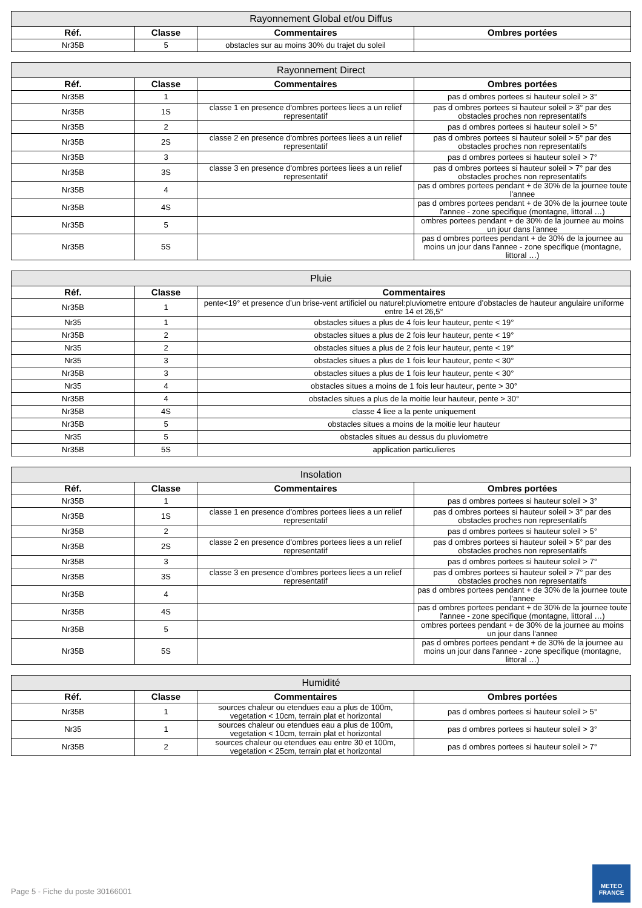| Rayonnement Global et/ou Diffus | | | |
| --- | --- | --- | --- |
| Réf. | Classe | Commentaires | Ombres portées |
| Nr35B | 5 | obstacles sur au moins 30% du trajet du soleil | |
| Rayonnement Direct | | | |
| --- | --- | --- | --- |
| Réf. | Classe | Commentaires | Ombres portées |
| Nr35B | 1 | | pas d ombres portees si hauteur soleil > 3° |
| Nr35B | 1S | classe 1 en presence d'ombres portees liees a un relief representatif | pas d ombres portees si hauteur soleil > 3° par des obstacles proches non representatifs |
| Nr35B | 2 | | pas d ombres portees si hauteur soleil > 5° |
| Nr35B | 2S | classe 2 en presence d'ombres portees liees a un relief representatif | pas d ombres portees si hauteur soleil > 5° par des obstacles proches non representatifs |
| Nr35B | 3 | | pas d ombres portees si hauteur soleil > 7° |
| Nr35B | 3S | classe 3 en presence d'ombres portees liees a un relief representatif | pas d ombres portees si hauteur soleil > 7° par des obstacles proches non representatifs |
| Nr35B | 4 | | pas d ombres portees pendant + de 30% de la journee toute l'annee |
| Nr35B | 4S | | pas d ombres portees pendant + de 30% de la journee toute l'annee - zone specifique (montagne, littoral …) |
| Nr35B | 5 | | ombres portees pendant + de 30% de la journee au moins un jour dans l'annee |
| Nr35B | 5S | | pas d ombres portees pendant + de 30% de la journee au moins un jour dans l'annee - zone specifique (montagne, littoral …) |
| Pluie | | |
| --- | --- | --- |
| Réf. | Classe | Commentaires |
| Nr35B | 1 | pente<19° et presence d’un brise-vent artificiel ou naturel:pluviometre entoure d’obstacles de hauteur angulaire uniforme entre 14 et 26,5° |
| Nr35 | 1 | obstacles situes a plus de 4 fois leur hauteur, pente < 19° |
| Nr35B | 2 | obstacles situes a plus de 2 fois leur hauteur, pente < 19° |
| Nr35 | 2 | obstacles situes a plus de 2 fois leur hauteur, pente < 19° |
| Nr35 | 3 | obstacles situes a plus de 1 fois leur hauteur, pente < 30° |
| Nr35B | 3 | obstacles situes a plus de 1 fois leur hauteur, pente < 30° |
| Nr35 | 4 | obstacles situes a moins de 1 fois leur hauteur, pente > 30° |
| Nr35B | 4 | obstacles situes a plus de la moitie leur hauteur, pente > 30° |
| Nr35B | 4S | classe 4 liee a la pente uniquement |
| Nr35B | 5 | obstacles situes a moins de la moitie leur hauteur |
| Nr35 | 5 | obstacles situes au dessus du pluviometre |
| Nr35B | 5S | application particulieres |
| Insolation | | | |
| --- | --- | --- | --- |
| Réf. | Classe | Commentaires | Ombres portées |
| Nr35B | 1 | | pas d ombres portees si hauteur soleil > 3° |
| Nr35B | 1S | classe 1 en presence d'ombres portees liees a un relief representatif | pas d ombres portees si hauteur soleil > 3° par des obstacles proches non representatifs |
| Nr35B | 2 | | pas d ombres portees si hauteur soleil > 5° |
| Nr35B | 2S | classe 2 en presence d'ombres portees liees a un relief representatif | pas d ombres portees si hauteur soleil > 5° par des obstacles proches non representatifs |
| Nr35B | 3 | | pas d ombres portees si hauteur soleil > 7° |
| Nr35B | 3S | classe 3 en presence d'ombres portees liees a un relief representatif | pas d ombres portees si hauteur soleil > 7° par des obstacles proches non representatifs |
| Nr35B | 4 | | pas d ombres portees pendant + de 30% de la journee toute l'annee |
| Nr35B | 4S | | pas d ombres portees pendant + de 30% de la journee toute l'annee - zone specifique (montagne, littoral …) |
| Nr35B | 5 | | ombres portees pendant + de 30% de la journee au moins un jour dans l'annee |
| Nr35B | 5S | | pas d ombres portees pendant + de 30% de la journee au moins un jour dans l'annee - zone specifique (montagne, littoral …) |
| Humidité | | | |
| --- | --- | --- | --- |
| Réf. | Classe | Commentaires | Ombres portées |
| Nr35B | 1 | sources chaleur ou etendues eau a plus de 100m, vegetation < 10cm, terrain plat et horizontal | pas d ombres portees si hauteur soleil > 5° |
| Nr35 | 1 | sources chaleur ou etendues eau a plus de 100m, vegetation < 10cm, terrain plat et horizontal | pas d ombres portees si hauteur soleil > 3° |
| Nr35B | 2 | sources chaleur ou etendues eau entre 30 et 100m, vegetation < 25cm, terrain plat et horizontal | pas d ombres portees si hauteur soleil > 7° |
Page 5 - Fiche du poste 30166001
METEO
FRANCE